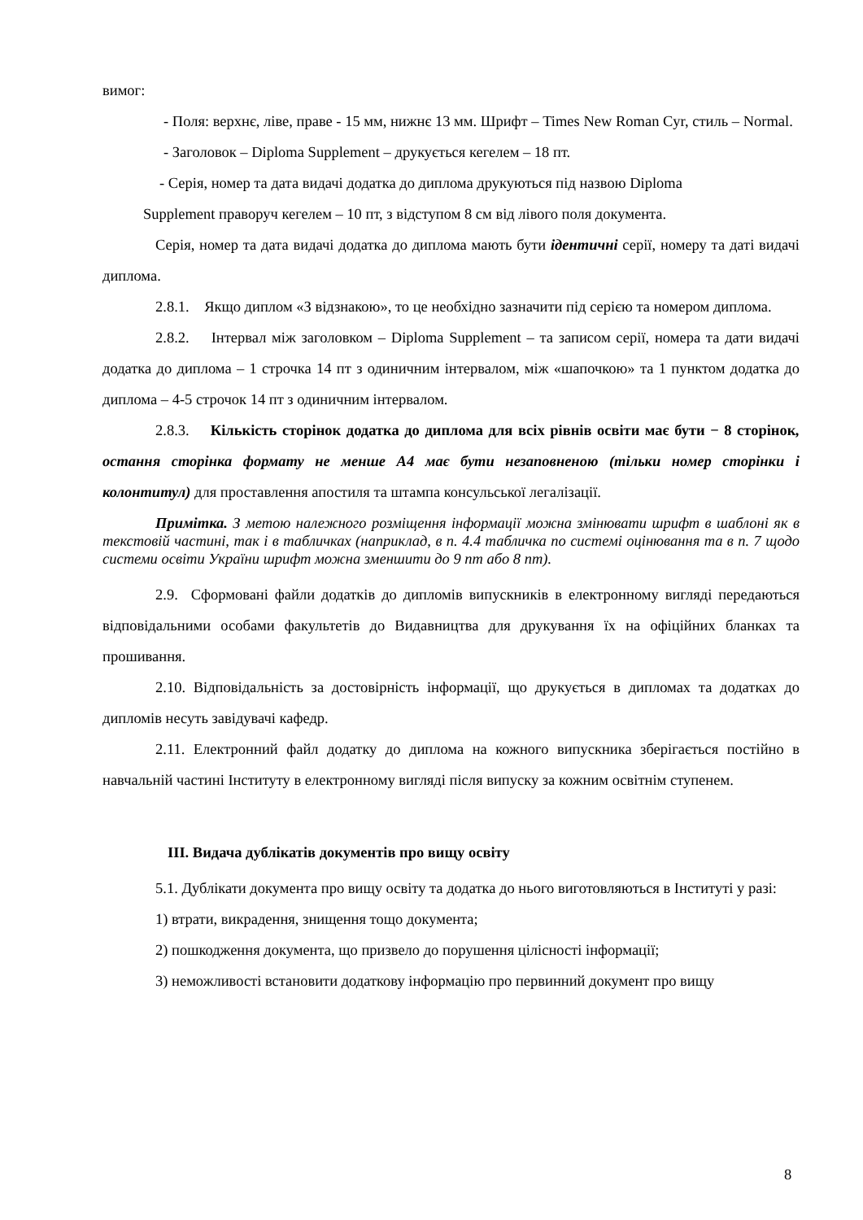вимог:
- Поля: верхнє, ліве, праве - 15 мм, нижнє 13 мм. Шрифт – Times New Roman Cyr, стиль – Normal.
- Заголовок – Diploma Supplement – друкується кегелем – 18 пт.
- Серія, номер та дата видачі додатка до диплома друкуються під назвою Diploma
Supplement праворуч кегелем – 10 пт, з відступом 8 см від лівого поля документа.
Серія, номер та дата видачі додатка до диплома мають бути ідентичні серії, номеру та даті видачі диплома.
2.8.1. Якщо диплом «З відзнакою», то це необхідно зазначити під серією та номером диплома.
2.8.2. Інтервал між заголовком – Diploma Supplement – та записом серії, номера та дати видачі додатка до диплома – 1 строчка 14 пт з одиничним інтервалом, між «шапочкою» та 1 пунктом додатка до диплома – 4-5 строчок 14 пт з одиничним інтервалом.
2.8.3. Кількість сторінок додатка до диплома для всіх рівнів освіти має бути − 8 сторінок, остання сторінка формату не менше А4 має бути незаповненою (тільки номер сторінки і колонтитул) для проставлення апостиля та штампа консульської легалізації.
Примітка. З метою належного розміщення інформації можна змінювати шрифт в шаблоні як в текстовій частині, так і в табличках (наприклад, в п. 4.4 табличка по системі оцінювання та в п. 7 щодо системи освіти України шрифт можна зменшити до 9 пт або 8 пт).
2.9. Сформовані файли додатків до дипломів випускників в електронному вигляді передаються відповідальними особами факультетів до Видавництва для друкування їх на офіційних бланках та прошивання.
2.10. Відповідальність за достовірність інформації, що друкується в дипломах та додатках до дипломів несуть завідувачі кафедр.
2.11. Електронний файл додатку до диплома на кожного випускника зберігається постійно в навчальній частині Інституту в електронному вигляді після випуску за кожним освітнім ступенем.
ІІІ. Видача дублікатів документів про вищу освіту
5.1. Дублікати документа про вищу освіту та додатка до нього виготовляються в Інституті у разі:
1) втрати, викрадення, знищення тощо документа;
2) пошкодження документа, що призвело до порушення цілісності інформації;
3) неможливості встановити додаткову інформацію про первинний документ про вищу
8